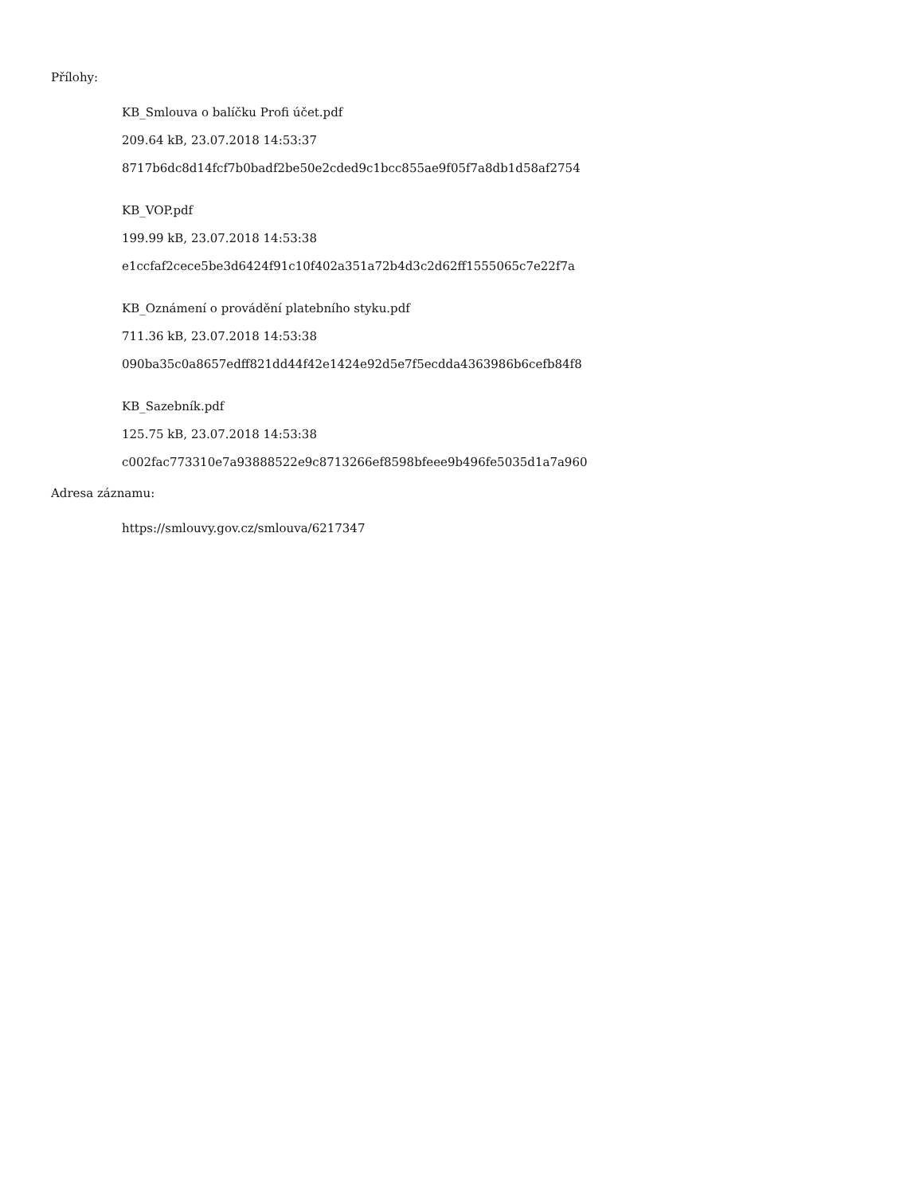Přílohy:
KB_Smlouva o balíčku Profi účet.pdf
209.64 kB, 23.07.2018 14:53:37
8717b6dc8d14fcf7b0badf2be50e2cded9c1bcc855ae9f05f7a8db1d58af2754
KB_VOP.pdf
199.99 kB, 23.07.2018 14:53:38
e1ccfaf2cece5be3d6424f91c10f402a351a72b4d3c2d62ff1555065c7e22f7a
KB_Oznámení o provádění platebního styku.pdf
711.36 kB, 23.07.2018 14:53:38
090ba35c0a8657edff821dd44f42e1424e92d5e7f5ecdda4363986b6cefb84f8
KB_Sazebník.pdf
125.75 kB, 23.07.2018 14:53:38
c002fac773310e7a93888522e9c8713266ef8598bfeee9b496fe5035d1a7a960
Adresa záznamu:
https://smlouvy.gov.cz/smlouva/6217347